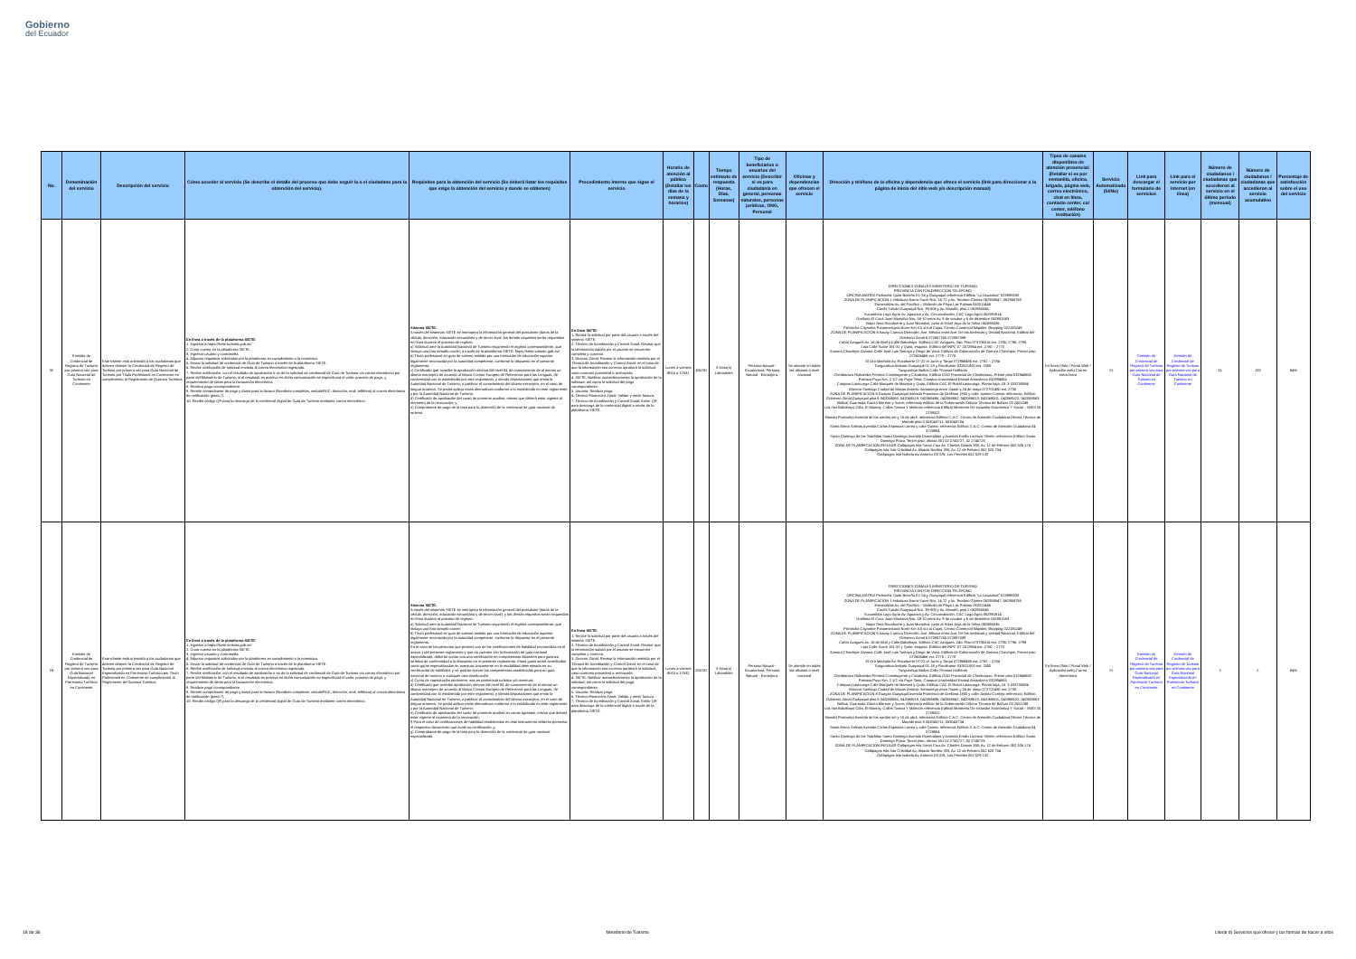Gobierno
del Ecuador
| No. | Denominación del servicio | Descripción del servicio | Cómo acceder al servicio (Se describe el detalle del proceso que debe seguir la o el ciudadano para la obtención del servicio). | Requisitos para la obtención del servicio (Se deberá listar los requisitos que exige la obtención del servicio y donde se obtienen) | Procedimiento interno que sigue el servicio | Horario de atención al público (Detallar los días de la semana y horarios) | Costo | Tiempo estimado de respuesta (Horas, Días, Semanas) | Tipo de beneficiarios o usuarios del servicio (Describir si es para ciudadanía en general, personas naturales, personas jurídicas, ONG, Personal | Oficinas y dependencias que ofrecen el servicio | Dirección y teléfono de la oficina y dependencia que ofrece el servicio (link para direccionar a la página de inicio del sitio web y/o descripción manual) | Tipos de canales disponibles de atención presencial: (Detallar si es por ventanilla, oficina, brigada, página web, correo electrónico, chat en línea, contacto center, cal center, teléfono institución) | Servicio Automatizado (Si/No) | Link para descargar el formulario de servicios | Link para el servicio por internet (en línea) | Número de ciudadanos / ciudadanas que accedieron al servicio en el último período (mensual) | Número de ciudadanos / ciudadanas que accedieron al servicio acumulativo | Porcentaje de satisfacción sobre el uso del servicio |
| --- | --- | --- | --- | --- | --- | --- | --- | --- | --- | --- | --- | --- | --- | --- | --- | --- | --- | --- |
| 32 | Emisión de Credencial de Registro de Turismo por primera vez para Guía Nacional de Turismo en Continente | Este trámite está orientado a los ciudadanos que deseen obtener la Credencial de Registro de Turismo por primera vez para Guía Nacional de Turismo por Título Profesional en Continente en cumplimiento al Reglamento de Guianza Turística. | En línea a través de la plataforma SIETE: 1. Ingresar a https://siete.turismo.gob.ec/ 2. Crear cuenta en la plataforma SIETE. 3. Ingresar usuario y contraseña. 4. Adjuntar requisitos solicitados por la plataforma en cumplimiento a la normativa. 5. Enviar la solicitud de credencial de Guía de Turismo a través de la plataforma SIETE. 6. Recibir notificación de solicitud enviada al correo electrónico registrado. 7. Recibir notificación, con el resultado de aprobación o no de la solicitud de credencial de Guía de Turismo vía correo electrónico por parte del Ministerio de Turismo; si el resultado es positivo en dicha comunicación se especificará el valor, proceso de pago, y requerimiento de datos para la facturación electrónica. 8. Realizar pago correspondiente. 9. Remitir comprobante de pago y datos para la factura (Nombres completos, cedula/RUC, dirección, mail, teléfono) al correo electrónico de notificación (paso 7). 10. Recibir código QR para la descarga de la credencial digital de Guía de Turismo mediante correo electrónico. | Sistema SIETE: A través del sistemas SIETE se interopera la información general del postulante (datos de la cédula, dirección, educación secundaria y de tercer nivel; los demás requisitos serán requeridos en línea durante el proceso de registro: a) Solicitud ante la Autoridad Nacional de Turismo requiriendo el registro correspondiente, que incluya una foto tamaño carnet; a través de la plataforma SIETE: https://siete.turismo.gob.ec/ b) Título profesional en guía de turismo emitido por una institución de educación superior legalmente reconocida por la autoridad competente, conforme lo dispuesto en el presente reglamento; c) Certificado que acredite la aprobación mínimo del nivel B1 de conocimiento de al menos un idioma extranjero de acuerdo al Marco Común Europeo de Referencia para las Lenguas, de conformidad con lo establecido por este reglamento, y demás disposiciones que emita la Autoridad Nacional de Turismo, o justificar el conocimiento del idioma extranjero, en el caso de lengua materna. Se podrá aplicar estas alternativas conforme a lo establecido en este reglamento y por la Autoridad Nacional de Turismo; d) Certificado de aprobación del curso de primeros auxilios, mismo que deberá estar vigente al momento de la renovación; y, e) Comprobante de pago de la tasa para la obtención de la credencial de guía nacional de turismo. | En línea SIETE: 1. Recibir la solicitud por parte del usuario a través del sistema SIETE. 2. Técnico de Acreditación y Control Zonal: Revisar que la información subida por el usuario se encuentre completa y correcta. 3. Director Zonal: Revisar la información remitida por el Técnico de Acreditación y Control Zonal, en el caso de que la información sea correcta aprobará la solicitud; caso contrario procederá a rechazarla. 4. SIETE: Notificar automáticamente la aprobación de la solicitud; así como la solicitud del pago correspondiente. 5. Usuario: Realizar pago. 6. Técnico Financiero Zonal: Validar y emitir factura. 7. Técnico de Acreditación y Control Zonal: Emitir QR para descarga de la credencial digital a través de la plataforma SIETE. | Lunes a viernes 8h15 a 17h31 | 30USD | 8 Hora(s) Laborables | Persona Natural - Ecuatoriana, Persona Natural - Extranjera. | Se atiende en todas las oficinas a nivel nacional | DIRECCIONES ZONALES MINISTERIO DE TURISMO PROVINCIA CANTÓN DIRECCIÓN TELÉFONO OFICINA MATRIZ Pichincha Quito Briceño E1-24 y Guayaquil referencia Edificio "La Licuadora" 023999333 ZONA DE PLANIFICACIÓN 1 Imbabura Ibarra Sucre Nro. 14-72 y Av. Teodoro Gómez 062958547; 062958759 Esmeraldas Av. del Pacífico – Malecón de Playa Las Palmas 062011446 Carchi Tulcán Guayaquil Nro. 39-008 y Av. Manabí, piso 2 062960046 Sucumbíos Lago Agrio Av. Aguarico y Av. Circunvalación, CAC Lago Agrio 062991914 Orellana El Coca Juan Montalvo Nro. 58-10 entre Av. 9 de octubre y 6 de diciembre 062881583 Napo Tena Rocafuerte y Juan Montalvo, junto al Hotel Joya de la Selva 062886536 Pichincha Cayambe Panamericana Norte Km 0.5 vía al Cajas, Centro Comercial Nápoles Shopping 022185249 ZONA DE PLANIFICACIÓN 6 Azuay Cuenca Dirección: Ave. México entre Ave. De las Américas y Unidad Nacional, Edificio del Gobierno Zonal 6 072887255 072887089 Cañar Azogues Av. 16 de Abril y Calle Babahoyo. Edificio CAC Azogues. 2do. Piso 073706016 ext. 2795, 2796, 2798 Loja Calle Sucre 191-31 y Quito, esquina. Edificio del INPC 07 2572964 ext. 2760 – 2770 Zamora Chinchipe Zamora Calle José Luis Tamayo y Diego de Vaca. Edificio de Gobernación de Zamora Chinchipe, Primer piso 072606466 ext. 2775 – 2778 El Oro Machala Av. Rocafuerte 07-22 e/ Junín y Tarqui 072968480 ext. 2782 – 2784 Tungurahua Ambato Guayaquil 01-18 y Rocafuerte 032821800 ext. 2350 Tungurahua Baños Calle Thomas Halflants Chimborazo Riobamba Primera Constituyente y Carabobo. Edificio GAD Provincial de Chimborazo. Primer piso 032946682 Pastaza Puyo Km. 2 1/2 vía Puyo-Tena, Campus Universidad Estatal Amazónica 032894655 Cotopaxi Latacunga Calle Marqués de Maenza y Quito, Edificio CAC El Rosal Latacunga, Planta baja, Of. 3 033730594 Morona Santiago Ciudad de Macas Antonio Samaniego entre Soasti y 24 de mayo 072701480 ext. 2730 ZONA DE PLANIFICACIÓN 8 Guayas Guayaquil Avenida Francisco de Orellana 1805 y calle Justino Cornejo referencia; Edificio Gobierno Zonal Guayaquil piso 8 042068565, 042068519, 042068496, 042068562, 042068613, 042068501, 042068522, 042068563 Bolívar Guaranda García Moreno y Sucre; referencia edificio de la Gobernación Oficina Técnica de Bolívar 03 2551249 Los ríos Babahoyo Cdla. El Mamey, Calles Twinza Y Malecón referencia Edificio Ministerio De Inclusión Económica Y Social – MIES 05 2739322 Manabí Portoviejo Avenida de los nardos s/n y 15 de abril; referencia Edificio C.A.C. Centro de Atención Ciudadana Oficina Técnica de Manabí piso 3 053043711; 053043734 Santa Elena Salinas Avenida Carlos Espinoza Larrea y calle Quinta; referencia Edificio C.A.C. Centro de Atención Ciudadana 04 3728904 Santo Domingo de los Tsáchilas Santo Domingo Avenida Esmeraldas y Avenida Emilio Lorenzo Sthele; referencia Edificio Santo Domingo Plaza. Tercer piso, oficina 301 02 2745727, 02 2745726 ZONA DE PLANIFICACIÓN INSULAR Galápagos Isla Santa Cruz Av. Charles Darwin 390, Av. 12 de Febrero 052 526 174 Galápagos Isla San Cristóbal Av. Alsacio Northia S/N, Av. 12 de Febrero 052 520 704 Galápagos Isla Isabela Av. Antonio Gil S/N, Los Petreles 052 529 132 | En línea (Sitio / Portal Web / Aplicación web) Correo electrónico | Si | Emisión de Credencial de Registro de Turismo por primera vez para Guía Nacional de Turismo en Continente | Emisión de Credencial de Registro de Turismo por primera vez para Guía Nacional de Turismo en Continente | 51 | 133 | 84% |
| 33 | Emisión de Credencial de Registro de Turismo por primera vez para Guía Nacional Especializado en Patrimonio Turístico en Continente | Este trámite está orientado a los ciudadanos que deseen obtener la Credencial de Registro de Turismo por primera vez para Guía Nacional Especializado en Patrimonio Turístico por Título Profesional en Continente en cumplimiento al Reglamento de Guianza Turística. | En línea a través de la plataforma SIETE: 1. Ingresar a https://siete.turismo.gob.ec/ 2. Crear cuenta en la plataforma SIETE. 3. Ingresar usuario y contraseña. 4. Adjuntar requisitos solicitados por la plataforma en cumplimiento a la normativa. 5. Enviar la solicitud de credencial de Guía de Turismo a través de la plataforma SIETE. 6. Recibir notificación de solicitud enviada al correo electrónico registrado. 7. Recibir notificación, con el resultado de aprobación o no de la solicitud de credencial de Guía de Turismo vía correo electrónico por parte del Ministerio de Turismo; si el resultado es positivo en dicha comunicación se especificará el valor, proceso de pago, y requerimiento de datos para la facturación electrónica. 8. Realizar pago correspondiente. 9. Remitir comprobante de pago y datos para la factura (Nombres completos, cedula/RUC, dirección, mail, teléfono) al correo electrónico de notificación (paso 7). 10. Recibir código QR para la descarga de la credencial digital de Guía de Turismo mediante correo electrónico. | Sistema SIETE: A través del sistemas SIETE se interopera la información general del postulante (datos de la cédula, dirección, educación secundaria y de tercer nivel), y los demás requisitos serán requeridos en línea durante el proceso de registro: a) Solicitud ante la Autoridad Nacional de Turismo requiriendo el registro correspondiente, que incluya una foto tamaño carnet; b) Título profesional en guía de turismo emitido por una institución de educación superior legalmente reconocida por la autoridad competente, conforme lo dispuesto en el presente reglamento. En el caso de las personas que posean una de las certificaciones de habilidad reconocidas en el anexo 1 del presente reglamento y que no cuenten con la formación de guía nacional especializado, deberán contar con una certificación en competencias laborales para guianza turística de conformidad a lo dispuesto en el presente reglamento. Estos guías serán acreditados como guías especializados en aventura únicamente en la modalidad determinada en su certificación de habilidad, y no podrán ejercer las competencias establecidas para un guía nacional de turismo o cualquier otra clasificación. c) Curso de capacitación pertinente, sea en patrimonio turístico y/o aventura; d) Certificado que acredite aprobación mínimo del nivel B1 de conocimiento de al menos un idioma extranjero de acuerdo al Marco Común Europeo de Referencia para las Lenguas, de conformidad con lo establecido por este reglamento, y demás disposiciones que emita la Autoridad Nacional de Turismo, o justificar el conocimiento del idioma extranjero, en el caso de lengua materna. Se podrá aplicar estas alternativas conforme a lo establecido en este reglamento y por la Autoridad Nacional de Turismo; e) Certificado de aprobación del curso de primeros auxilios en zonas agrestes, mismo que deberá estar vigente al momento de la renovación; f) Para el caso de certificaciones de habilidad establecidas en este instrumento deberán presentar el respectivo documento que avale su certificación; y, g) Comprobante de pago de la tasa para la obtención de la credencial de guía nacional especializado. | En línea SIETE: 1. Recibir la solicitud por parte del usuario a través del sistema SIETE. 2. Técnico de Acreditación y Control Zonal: Revisar que la información subida por el usuario se encuentre completa y correcta. 3. Director Zonal: Revisar la información remitida por el Técnico de Acreditación y Control Zonal, en el caso de que la información sea correcta aprobará la solicitud; caso contrario procederá a rechazarla. 4. SIETE: Notificar automáticamente la aprobación de la solicitud; así como la solicitud del pago correspondiente. 5. Usuario: Realizar pago. 6. Técnico Financiero Zonal: Validar y emitir factura. 7. Técnico de Acreditación y Control Zonal: Emitir QR para descarga de la credencial digital a través de la plataforma SIETE. | Lunes a viernes 8h15 a 17h32 | 20USD | 8 Hora(s) Laborables | Persona Natural - Ecuatoriana, Persona Natural - Extranjera. | Se atiende en todas las oficinas a nivel nacional | DIRECCIONES ZONALES MINISTERIO DE TURISMO PROVINCIA CANTÓN DIRECCIÓN TELÉFONO OFICINA MATRIZ Pichincha Quito Briceño E1-24 y Guayaquil referencia Edificio "La Licuadora" 023999333 ZONA DE PLANIFICACIÓN 1 Imbabura Ibarra Sucre Nro. 14-72 y Av. Teodoro Gómez 062958547; 062958759 Esmeraldas Av. del Pacífico – Malecón de Playa Las Palmas 062011446 Carchi Tulcán Guayaquil Nro. 39-008 y Av. Manabí, piso 2 062960046 Sucumbíos Lago Agrio Av. Aguarico y Av. Circunvalación, CAC Lago Agrio 062991914 Orellana El Coca Juan Montalvo Nro. 58-10 entre Av. 9 de octubre y 6 de diciembre 062881583 Napo Tena Rocafuerte y Juan Montalvo, junto al Hotel Joya de la Selva 062886536 Pichincha Cayambe Panamericana Norte Km 0.5 vía al Cajas, Centro Comercial Nápoles Shopping 022185249 ZONA DE PLANIFICACIÓN 6 Azuay Cuenca Dirección: Ave. México entre Ave. De las Américas y Unidad Nacional, Edificio del Gobierno Zonal 6 072887255 072887089 Cañar Azogues Av. 16 de Abril y Calle Babahoyo. Edificio CAC Azogues. 2do. Piso 073706016 ext. 2795, 2796, 2798 Loja Calle Sucre 191-31 y Quito, esquina. Edificio del INPC 07 2572964 ext. 2760 – 2770 Zamora Chinchipe Zamora Calle José Luis Tamayo y Diego de Vaca. Edificio de Gobernación de Zamora Chinchipe, Primer piso 072606466 ext. 2775 – 2778 El Oro Machala Av. Rocafuerte 07-22 e/ Junín y Tarqui 072968480 ext. 2782 – 2784 Tungurahua Ambato Guayaquil 01-18 y Rocafuerte 032821800 ext. 2350 Tungurahua Baños Calle Thomas Halflants Chimborazo Riobamba Primera Constituyente y Carabobo. Edificio GAD Provincial de Chimborazo. Primer piso 032946682 Pastaza Puyo Km. 2 1/2 vía Puyo-Tena, Campus Universidad Estatal Amazónica 032894655 Cotopaxi Latacunga Calle Marqués de Maenza y Quito, Edificio CAC El Rosal Latacunga, Planta baja, Of. 3 033730594 Morona Santiago Ciudad de Macas Antonio Samaniego entre Soasti y 24 de mayo 072701480 ext. 2730 ZONA DE PLANIFICACIÓN 8 Guayas Guayaquil Avenida Francisco de Orellana 1805 y calle Justino Cornejo referencia; Edificio Gobierno Zonal Guayaquil piso 8 042068565, 042068519, 042068496, 042068562, 042068613, 042068501, 042068522, 042068563 Bolívar Guaranda García Moreno y Sucre; referencia edificio de la Gobernación Oficina Técnica de Bolívar 03 2551249 Los ríos Babahoyo Cdla. El Mamey, Calles Twinza Y Malecón referencia Edificio Ministerio De Inclusión Económica Y Social – MIES 05 2739322 Manabí Portoviejo Avenida de los nardos s/n y 15 de abril; referencia Edificio C.A.C. Centro de Atención Ciudadana Oficina Técnica de Manabí piso 3 053043711; 053043734 Santa Elena Salinas Avenida Carlos Espinoza Larrea y calle Quinta; referencia Edificio C.A.C. Centro de Atención Ciudadana 04 3728904 Santo Domingo de los Tsáchilas Santo Domingo Avenida Esmeraldas y Avenida Emilio Lorenzo Sthele; referencia Edificio Santo Domingo Plaza. Tercer piso, oficina 301 02 2745727, 02 2745726 ZONA DE PLANIFICACIÓN INSULAR Galápagos Isla Santa Cruz Av. Charles Darwin 390, Av. 12 de Febrero 052 526 174 Galápagos Isla San Cristóbal Av. Alsacio Northia S/N, Av. 12 de Febrero 052 520 704 Galápagos Isla Isabela Av. Antonio Gil S/N, Los Petreles 052 529 132 | En línea (Sitio / Portal Web / Aplicación web) Correo electrónico | Si | Emisión de Credencial de Registro de Turismo por primera vez para Guía Nacional Especializado en Patrimonio Turístico en Continente | Emisión de Credencial de Registro de Turismo por primera vez para Guía Nacional Especializado en Patrimonio Turístico en Continente | 1 | 2 | 84% |
18 de 36 Ministerio de Turismo Literal d) Servicios que ofrece y las formas de hacer a ellos